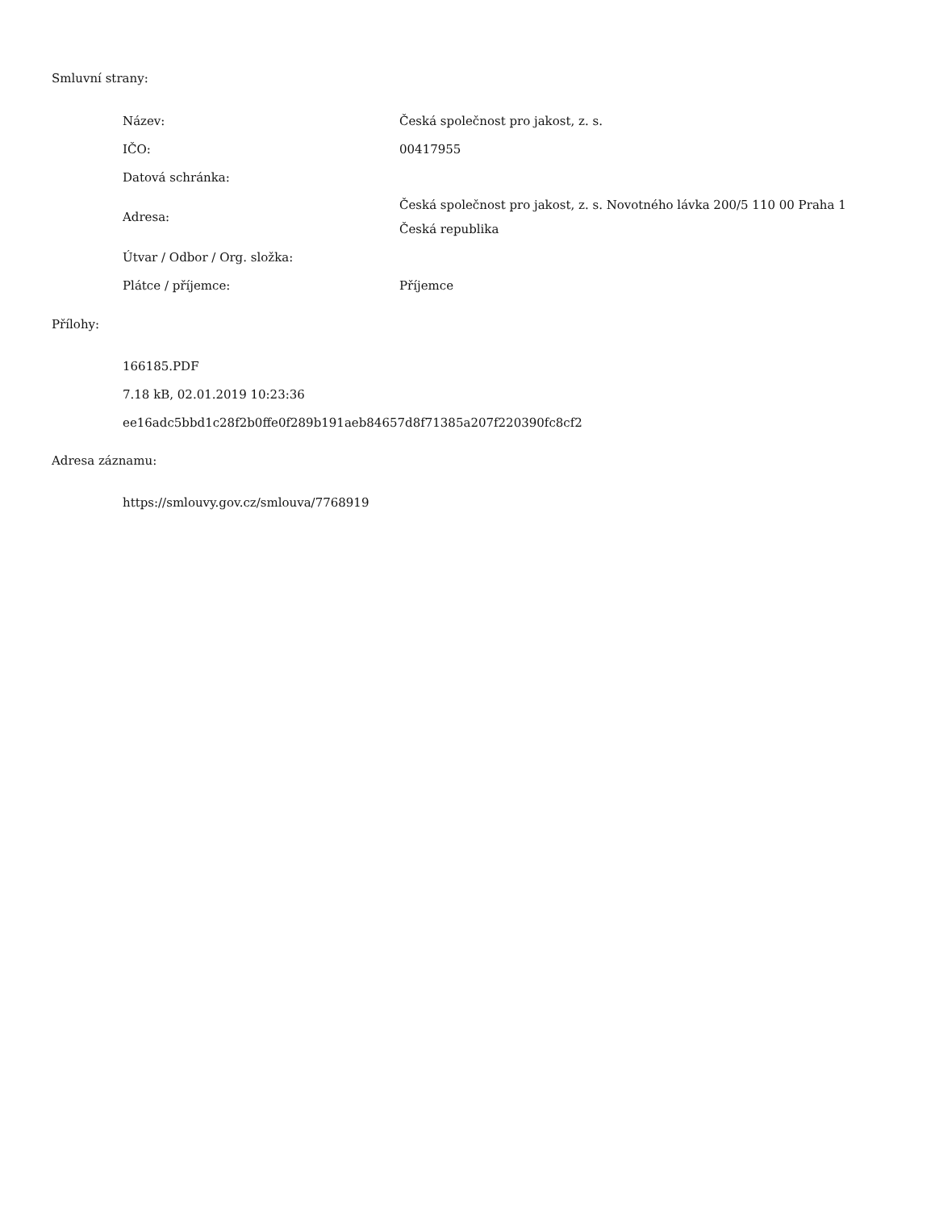Smluvní strany:
| Název: | Česká společnost pro jakost, z. s. |
| IČO: | 00417955 |
| Datová schránka: | |
| Adresa: | Česká společnost pro jakost, z. s. Novotného lávka 200/5 110 00 Praha 1 Česká republika |
| Útvar / Odbor / Org. složka: | |
| Plátce / příjemce: | Příjemce |
Přílohy:
166185.PDF
7.18 kB, 02.01.2019 10:23:36
ee16adc5bbd1c28f2b0ffe0f289b191aeb84657d8f71385a207f220390fc8cf2
Adresa záznamu:
https://smlouvy.gov.cz/smlouva/7768919